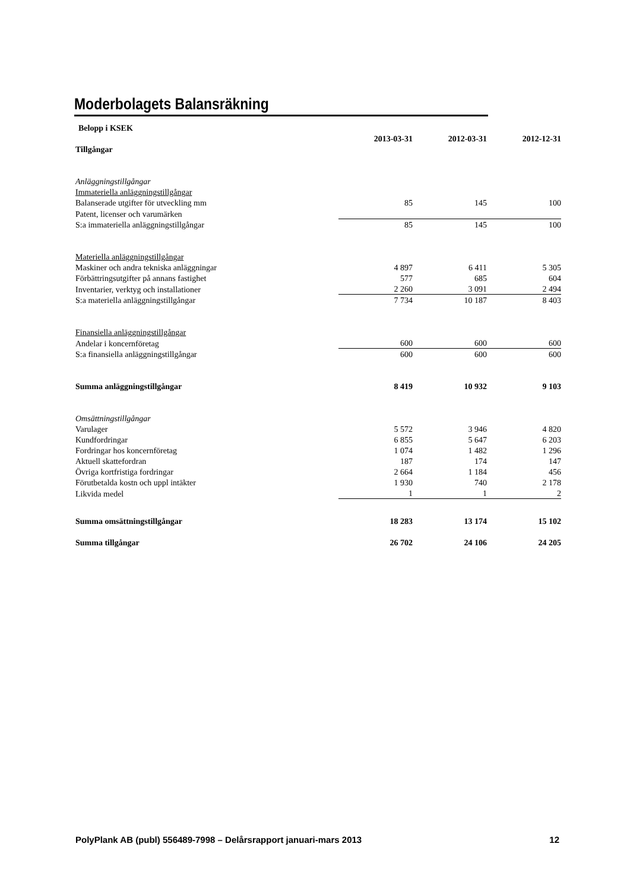Moderbolagets Balansräkning
| Belopp i KSEK | | | |
| | 2013-03-31 | 2012-03-31 | 2012-12-31 |
| Tillgångar | | | |
| Anläggningstillgångar | | | |
| Immateriella anläggningstillgångar | | | |
| Balanserade utgifter för utveckling mm | 85 | 145 | 100 |
| Patent, licenser och varumärken | | | |
| S:a immateriella anläggningstillgångar | 85 | 145 | 100 |
| Materiella anläggningstillgångar | | | |
| Maskiner och andra tekniska anläggningar | 4 897 | 6 411 | 5 305 |
| Förbättringsutgifter på annans fastighet | 577 | 685 | 604 |
| Inventarier, verktyg och installationer | 2 260 | 3 091 | 2 494 |
| S:a materiella anläggningstillgångar | 7 734 | 10 187 | 8 403 |
| Finansiella anläggningstillgångar | | | |
| Andelar i koncernföretag | 600 | 600 | 600 |
| S:a finansiella anläggningstillgångar | 600 | 600 | 600 |
| Summa anläggningstillgångar | 8 419 | 10 932 | 9 103 |
| Omsättningstillgångar | | | |
| Varulager | 5 572 | 3 946 | 4 820 |
| Kundfordringar | 6 855 | 5 647 | 6 203 |
| Fordringar hos koncernföretag | 1 074 | 1 482 | 1 296 |
| Aktuell skattefordran | 187 | 174 | 147 |
| Övriga kortfristiga fordringar | 2 664 | 1 184 | 456 |
| Förutbetalda kostn och uppl intäkter | 1 930 | 740 | 2 178 |
| Likvida medel | 1 | 1 | 2 |
| Summa omsättningstillgångar | 18 283 | 13 174 | 15 102 |
| Summa tillgångar | 26 702 | 24 106 | 24 205 |
PolyPlank AB (publ) 556489-7998 – Delårsrapport januari-mars 2013 12